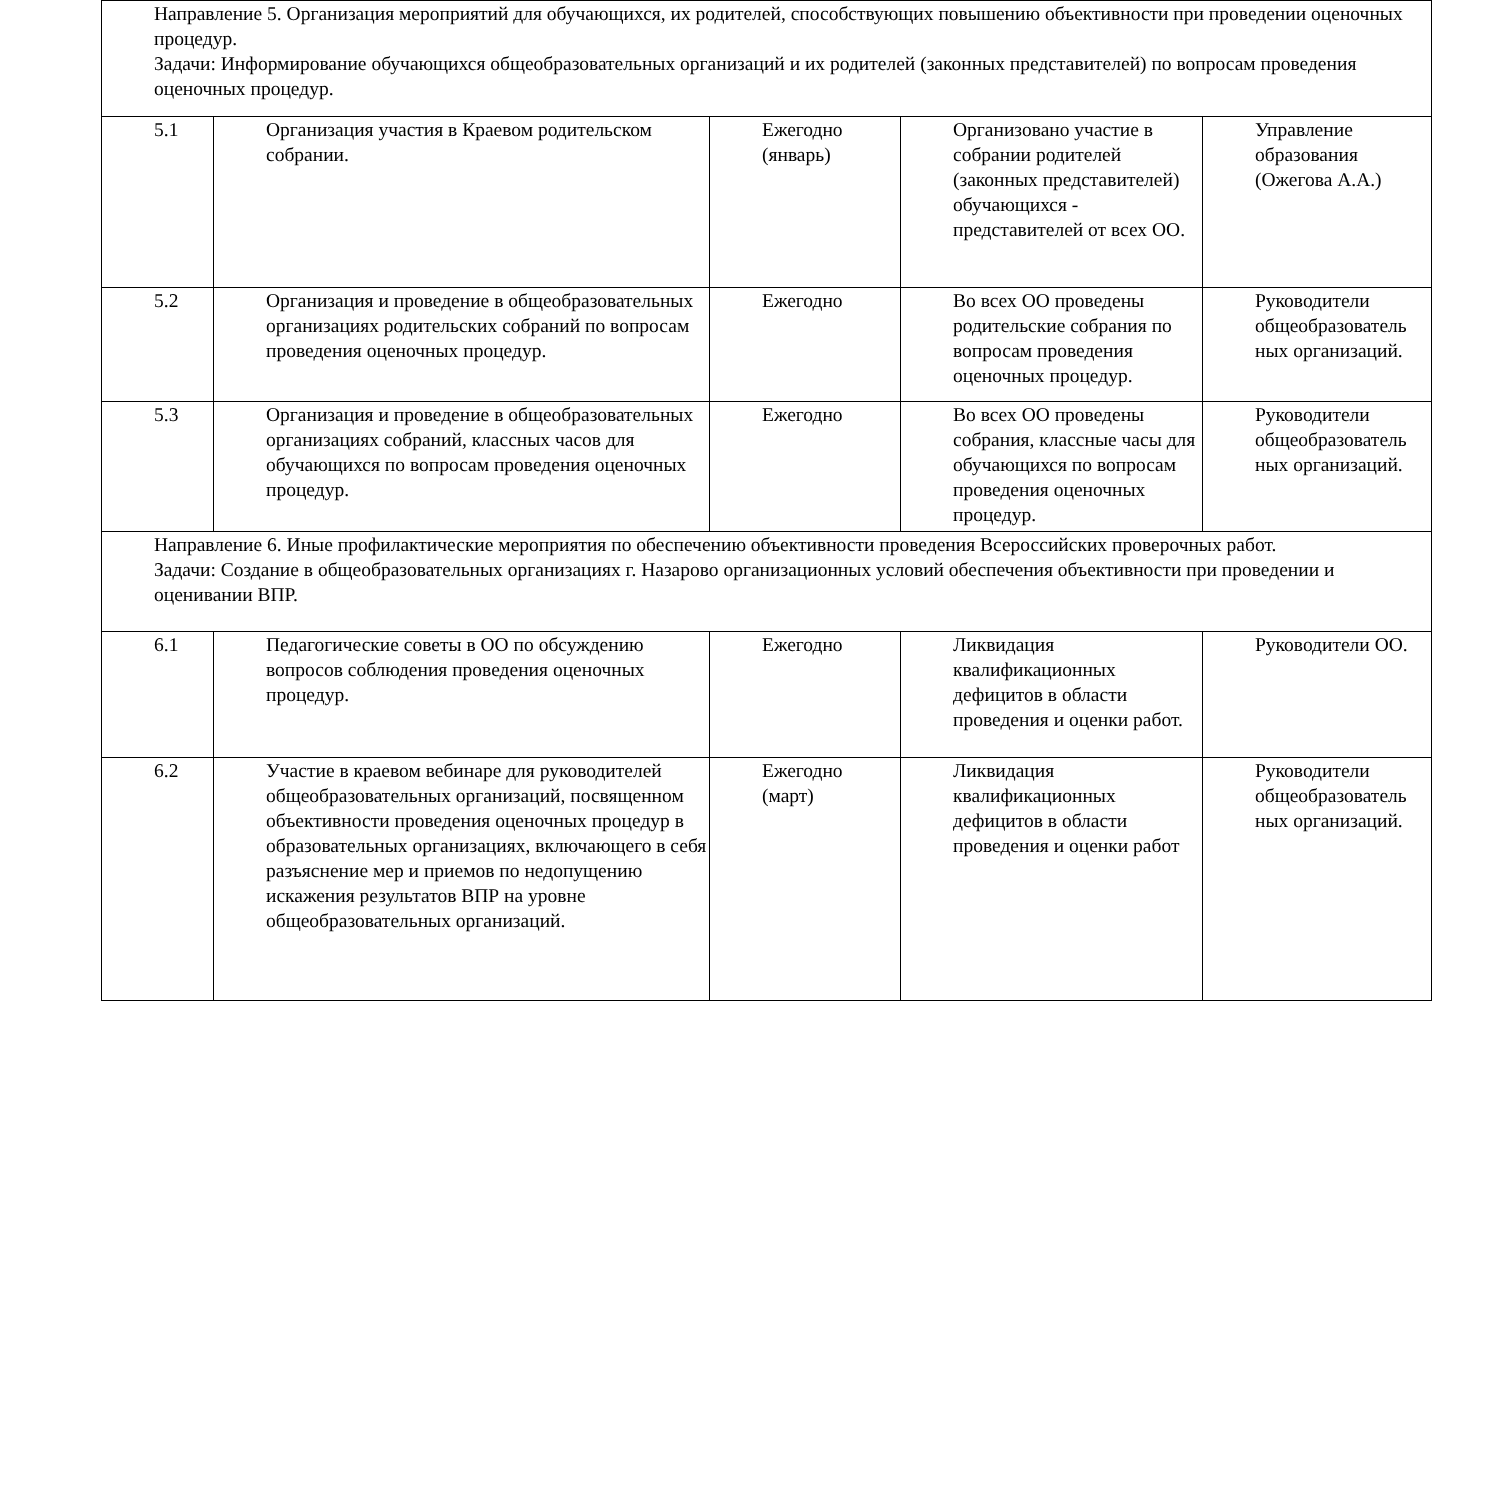| Направление 5. Организация мероприятий для обучающихся, их родителей, способствующих повышению объективности при проведении оценочных процедур. Задачи: Информирование обучающихся общеобразовательных организаций и их родителей (законных представителей) по вопросам проведения оценочных процедур. | | | | |
| 5.1 | Организация участия в Краевом родительском собрании. | Ежегодно (январь) | Организовано участие в собрании родителей (законных представителей) обучающихся - представителей от всех ОО. | Управление образования (Ожегова А.А.) |
| 5.2 | Организация и проведение в общеобразовательных организациях родительских собраний по вопросам проведения оценочных процедур. | Ежегодно | Во всех ОО проведены родительские собрания по вопросам проведения оценочных процедур. | Руководители общеобразователь ных организаций. |
| 5.3 | Организация и проведение в общеобразовательных организациях собраний, классных часов для обучающихся по вопросам проведения оценочных процедур. | Ежегодно | Во всех ОО проведены собрания, классные часы для обучающихся по вопросам проведения оценочных процедур. | Руководители общеобразователь ных организаций. |
| Направление 6. Иные профилактические мероприятия по обеспечению объективности проведения Всероссийских проверочных работ. Задачи: Создание в общеобразовательных организациях г. Назарово организационных условий обеспечения объективности при проведении и оценивании ВПР. | | | | |
| 6.1 | Педагогические советы в ОО по обсуждению вопросов соблюдения проведения оценочных процедур. | Ежегодно | Ликвидация квалификационных дефицитов в области проведения и оценки работ. | Руководители ОО. |
| 6.2 | Участие в краевом вебинаре для руководителей общеобразовательных организаций, посвященном объективности проведения оценочных процедур в образовательных организациях, включающего в себя разъяснение мер и приемов по недопущению искажения результатов ВПР на уровне общеобразовательных организаций. | Ежегодно (март) | Ликвидация квалификационных дефицитов в области проведения и оценки работ | Руководители общеобразователь ных организаций. |